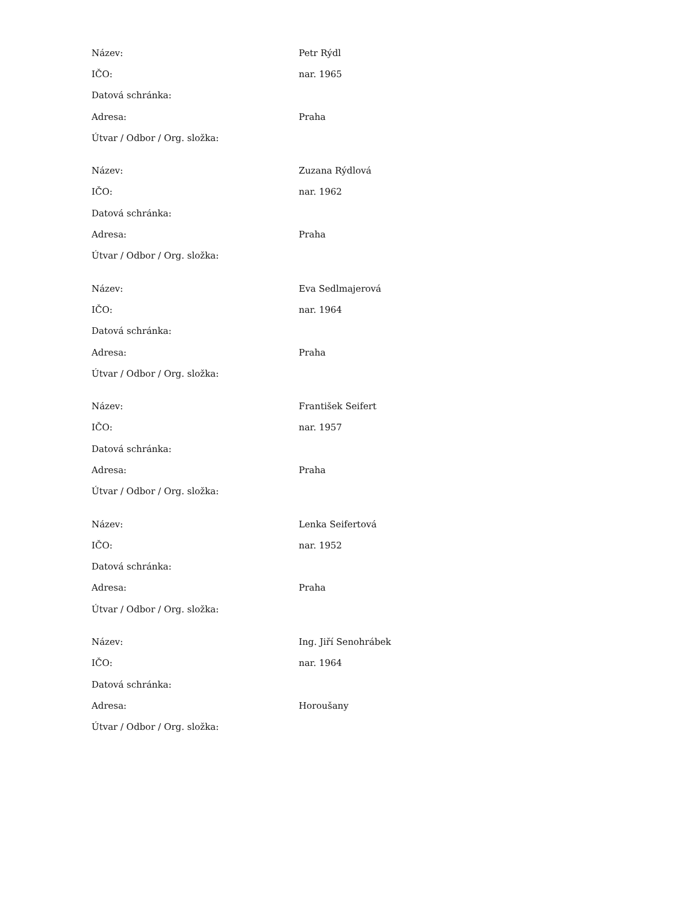| Název: | Petr Rýdl |
| IČO: | nar. 1965 |
| Datová schránka: | |
| Adresa: | Praha |
| Útvar / Odbor / Org. složka: | |
| Název: | Zuzana Rýdlová |
| IČO: | nar. 1962 |
| Datová schránka: | |
| Adresa: | Praha |
| Útvar / Odbor / Org. složka: | |
| Název: | Eva Sedlmajerová |
| IČO: | nar. 1964 |
| Datová schránka: | |
| Adresa: | Praha |
| Útvar / Odbor / Org. složka: | |
| Název: | František Seifert |
| IČO: | nar. 1957 |
| Datová schránka: | |
| Adresa: | Praha |
| Útvar / Odbor / Org. složka: | |
| Název: | Lenka Seifertová |
| IČO: | nar. 1952 |
| Datová schránka: | |
| Adresa: | Praha |
| Útvar / Odbor / Org. složka: | |
| Název: | Ing. Jiří Senohrábek |
| IČO: | nar. 1964 |
| Datová schránka: | |
| Adresa: | Horoušany |
| Útvar / Odbor / Org. složka: | |